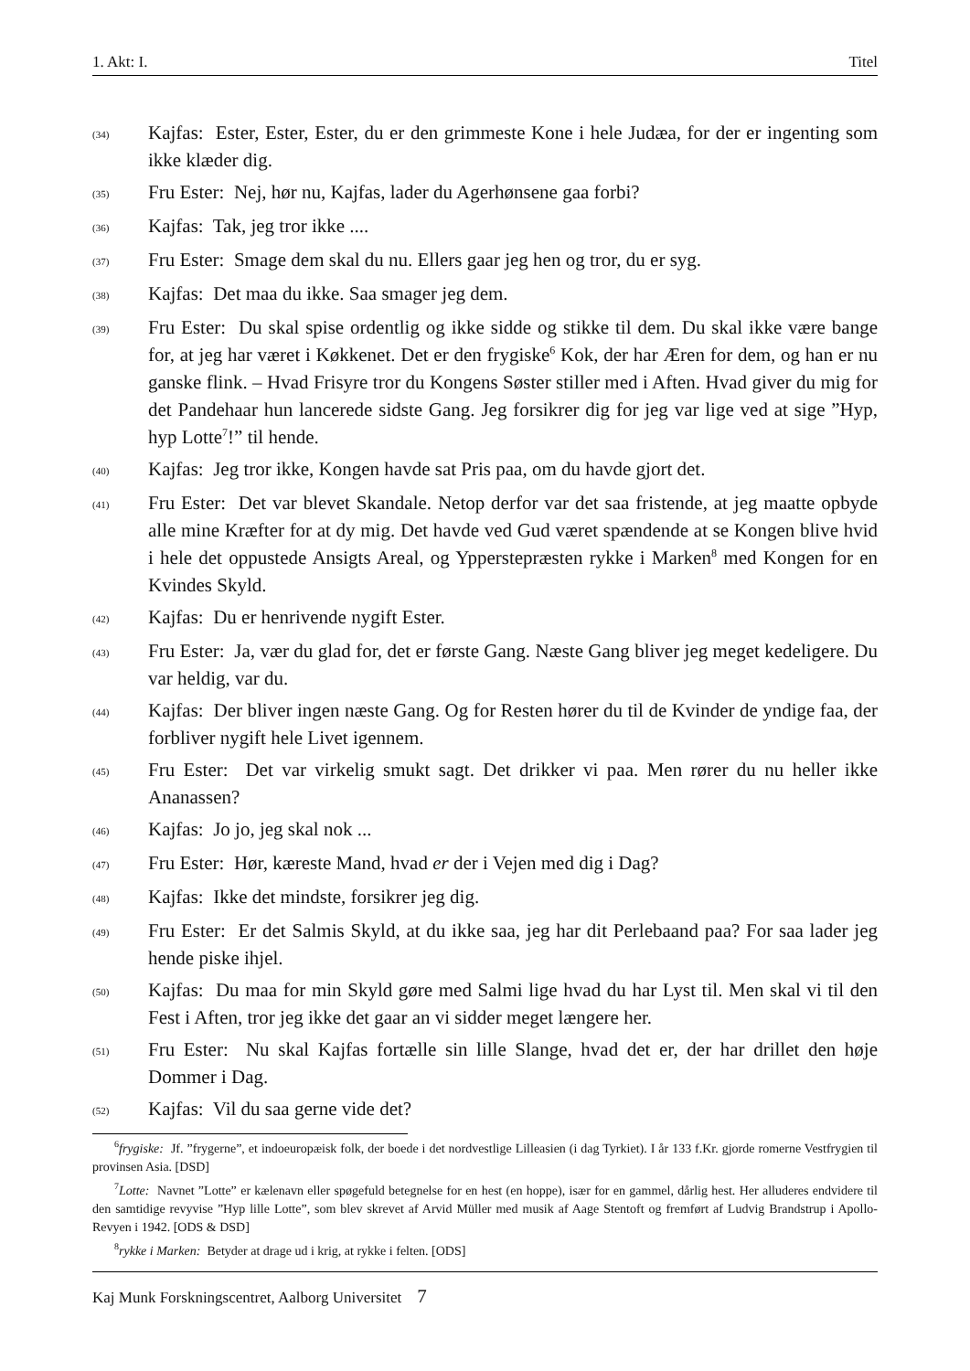1. Akt: I. Titel
(34) Kajfas: Ester, Ester, Ester, du er den grimmeste Kone i hele Judæa, for der er ingenting som ikke klæder dig.
(35) Fru Ester: Nej, hør nu, Kajfas, lader du Agerhønsene gaa forbi?
(36) Kajfas: Tak, jeg tror ikke ....
(37) Fru Ester: Smage dem skal du nu. Ellers gaar jeg hen og tror, du er syg.
(38) Kajfas: Det maa du ikke. Saa smager jeg dem.
(39) Fru Ester: Du skal spise ordentlig og ikke sidde og stikke til dem. Du skal ikke være bange for, at jeg har været i Køkkenet. Det er den frygiske<sup>6</sup> Kok, der har Æren for dem, og han er nu ganske flink. – Hvad Frisyre tror du Kongens Søster stiller med i Aften. Hvad giver du mig for det Pandehaar hun lancerede sidste Gang. Jeg forsikrer dig for jeg var lige ved at sige ”Hyp, hyp Lotte<sup>7</sup>!” til hende.
(40) Kajfas: Jeg tror ikke, Kongen havde sat Pris paa, om du havde gjort det.
(41) Fru Ester: Det var blevet Skandale. Netop derfor var det saa fristende, at jeg maatte opbyde alle mine Kræfter for at dy mig. Det havde ved Gud været spændende at se Kongen blive hvid i hele det oppustede Ansigts Areal, og Ypperstepræsten rykke i Marken<sup>8</sup> med Kongen for en Kvindes Skyld.
(42) Kajfas: Du er henrivende nygift Ester.
(43) Fru Ester: Ja, vær du glad for, det er første Gang. Næste Gang bliver jeg meget kedeligere. Du var heldig, var du.
(44) Kajfas: Der bliver ingen næste Gang. Og for Resten hører du til de Kvinder de yndige faa, der forbliver nygift hele Livet igennem.
(45) Fru Ester: Det var virkelig smukt sagt. Det drikker vi paa. Men rører du nu heller ikke Ananassen?
(46) Kajfas: Jo jo, jeg skal nok ...
(47) Fru Ester: Hør, kæreste Mand, hvad er der i Vejen med dig i Dag?
(48) Kajfas: Ikke det mindste, forsikrer jeg dig.
(49) Fru Ester: Er det Salmis Skyld, at du ikke saa, jeg har dit Perlebaand paa? For saa lader jeg hende piske ihjel.
(50) Kajfas: Du maa for min Skyld gøre med Salmi lige hvad du har Lyst til. Men skal vi til den Fest i Aften, tror jeg ikke det gaar an vi sidder meget længere her.
(51) Fru Ester: Nu skal Kajfas fortælle sin lille Slange, hvad det er, der har drillet den høje Dommer i Dag.
(52) Kajfas: Vil du saa gerne vide det?
<sup>6</sup> frygiske: Jf. ”frygerne”, et indoeuropæisk folk, der boede i det nordvestlige Lilleasien (i dag Tyrkiet). I år 133 f.Kr. gjorde romerne Vestfrygien til provinsen Asia. [DSD]
<sup>7</sup> Lotte: Navnet ”Lotte” er kælenavn eller spøgefuld betegnelse for en hest (en hoppe), især for en gammel, dårlig hest. Her alluderes endvidere til den samtidige revyvise ”Hyp lille Lotte”, som blev skrevet af Arvid Müller med musik af Aage Stentoft og fremført af Ludvig Brandstrup i Apollo-Revyen i 1942. [ODS & DSD]
<sup>8</sup> rykke i Marken: Betyder at drage ud i krig, at rykke i felten. [ODS]
Kaj Munk Forskningscentret, Aalborg Universitet 7